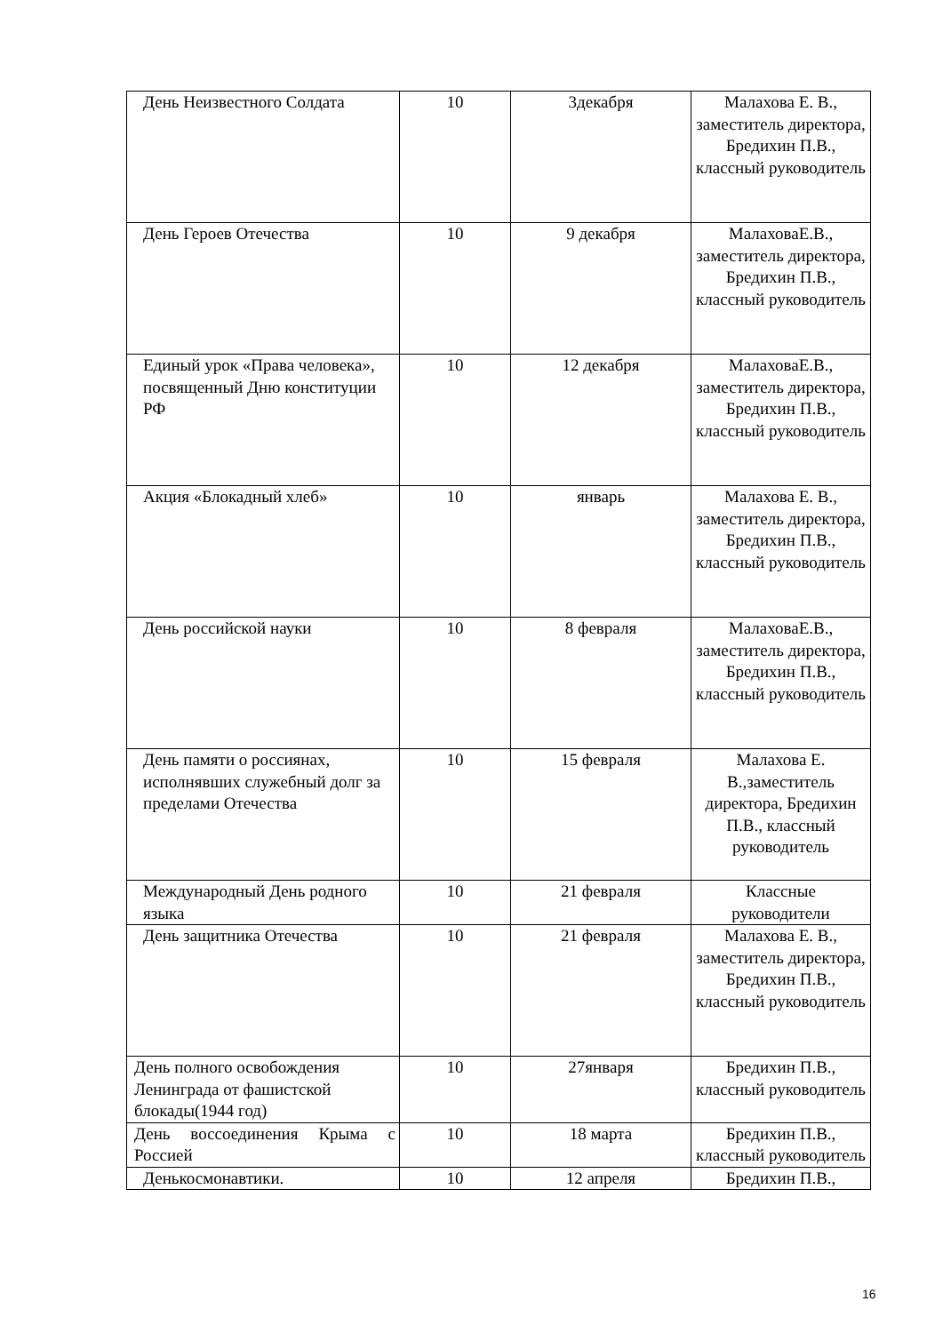| День Неизвестного Солдата | 10 | 3декабря | Малахова Е. В., заместитель директора, Бредихин П.В., классный руководитель |
| День Героев Отечества | 10 | 9 декабря | МалаховаЕ.В., заместитель директора, Бредихин П.В., классный руководитель |
| Единый урок «Права человека», посвященный Дню конституции РФ | 10 | 12 декабря | МалаховаЕ.В., заместитель директора, Бредихин П.В., классный руководитель |
| Акция «Блокадный хлеб» | 10 | январь | Малахова Е. В., заместитель директора, Бредихин П.В., классный руководитель |
| День российской науки | 10 | 8 февраля | МалаховаЕ.В., заместитель директора, Бредихин П.В., классный руководитель |
| День памяти о россиянах, исполнявших служебный долг за пределами Отечества | 10 | 15 февраля | Малахова Е. В.,заместитель директора, Бредихин П.В., классный руководитель |
| Международный День родного языка | 10 | 21 февраля | Классные руководители |
| День защитника Отечества | 10 | 21 февраля | Малахова Е. В., заместитель директора, Бредихин П.В., классный руководитель |
| День полного освобождения Ленинграда от фашистской блокады(1944 год) | 10 | 27января | Бредихин П.В., классный руководитель |
| День воссоединения Крыма с Россией | 10 | 18 марта | Бредихин П.В., классный руководитель |
| Денькосмонавтики. | 10 | 12 апреля | Бредихин П.В., |
16